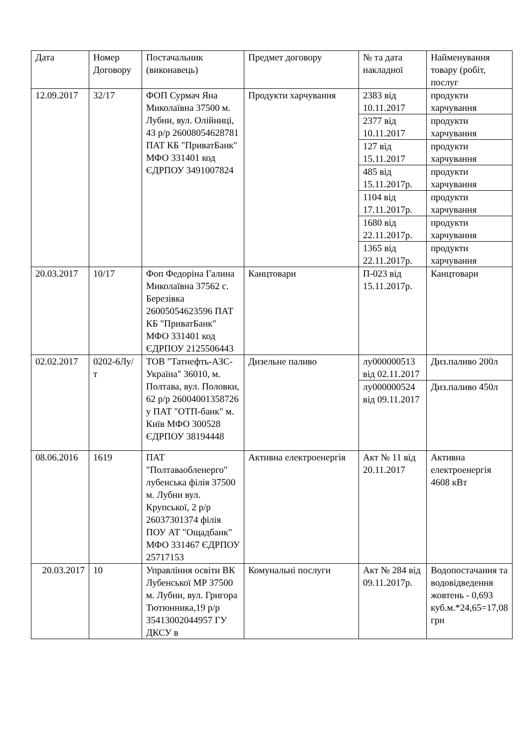| Дата | Номер Договору | Постачальник (виконавець) | Предмет договору | № та дата накладної | Найменування товару (робіт, послуг |
| 12.09.2017 | 32/17 | ФОП Сурмач Яна Миколаївна 37500 м. Лубни, вул. Олійниці, 43 р/р 26008054628781 ПАТ КБ "ПриватБанк" МФО 331401 код ЄДРПОУ 3491007824 | Продукти харчування | 2383 від 10.11.2017 | продукти харчування |
| | | | | 2377 від 10.11.2017 | продукти харчування |
| | | | | 127 від 15.11.2017 | продукти харчування |
| | | | | 485 від 15.11.2017р. | продукти харчування |
| | | | | 1104 від 17.11.2017р. | продукти харчування |
| | | | | 1680 від 22.11.2017р. | продукти харчування |
| | | | | 1365 від 22.11.2017р. | продукти харчування |
| 20.03.2017 | 10/17 | Фоп Федоріна Галина Миколаївна 37562 с. Березівка 26005054623596 ПАТ КБ "ПриватБанк" МФО 331401 код ЄДРПОУ 2125506443 | Канцтовари | П-023 від 15.11.2017р. | Канцтовари |
| 02.02.2017 | 0202-6Лу/т | ТОВ "Татнефть-АЗС-Україна" 36010, м. Полтава, вул. Половки, 62 р/р 26004001358726 у ПАТ "ОТП-банк" м. Київ МФО 300528 ЄДРПОУ 38194448 | Дизельне паливо | лу000000513 від 02.11.2017 | Диз.паливо 200л |
| | | | | лу000000524 від 09.11.2017 | Диз.паливо 450л |
| 08.06.2016 | 1619 | ПАТ "Полтаваобленерго" лубенська філія 37500 м. Лубни вул. Крупської, 2 р/р 26037301374 філія ПОУ АТ "Ощадбанк" МФО 331467 ЄДРПОУ 25717153 | Активна електроенергія | Акт № 11 від 20.11.2017 | Активна електроенергія 4608 кВт |
| 20.03.2017 | 10 | Управління освіти ВК Лубенської МР 37500 м. Лубни, вул. Григора Тютюнника,19 р/р 35413002044957 ГУ ДКСУ в | Комунальні послуги | Акт № 284 від 09.11.2017р. | Водопостачання та водовідведення жовтень - 0,693 куб.м.*24,65=17,08 грн |